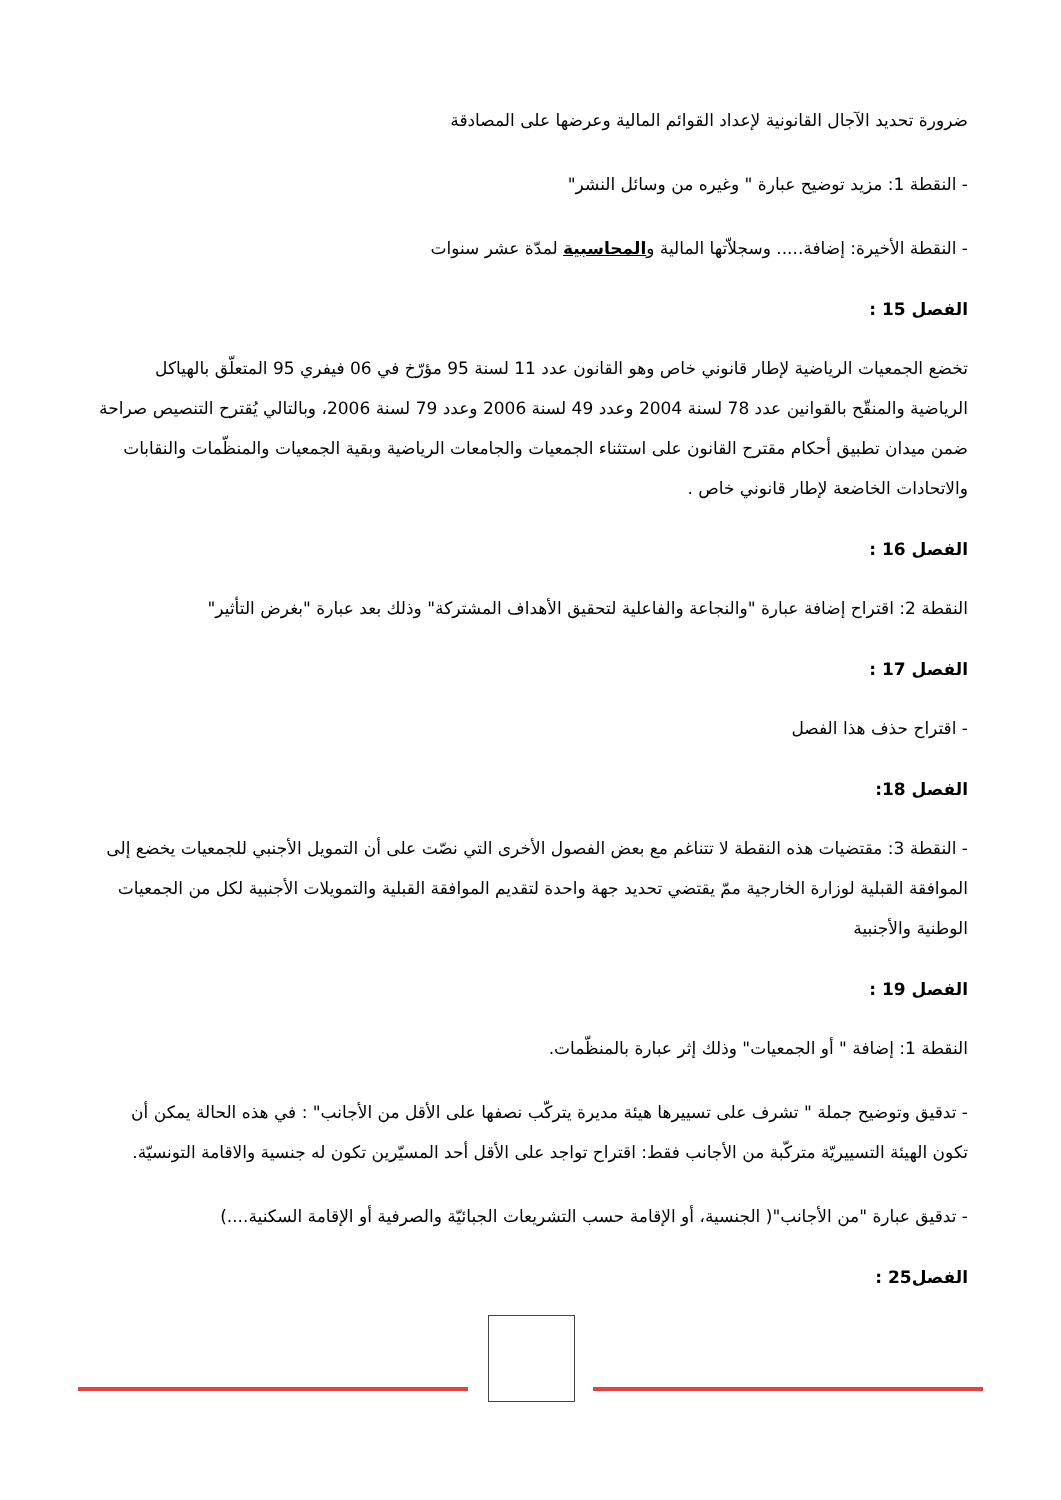ضرورة تحديد الآجال القانونية لإعداد القوائم المالية وعرضها على المصادقة
- النقطة 1: مزيد توضيح عبارة " وغيره من وسائل النشر"
- النقطة الأخيرة: إضافة..... وسجلاّتها المالية والمحاسبية لمدّة عشر سنوات
الفصل 15 :
تخضع الجمعيات الرياضية لإطار قانوني خاص وهو القانون عدد 11 لسنة 95 مؤرّخ في 06 فيفري 95 المتعلّق بالهياكل الرياضية والمنقّح بالقوانين عدد 78 لسنة 2004 وعدد 49 لسنة 2006 وعدد 79 لسنة 2006، وبالتالي يُقترح التنصيص صراحة ضمن ميدان تطبيق أحكام مقترح القانون على استثناء الجمعيات والجامعات الرياضية وبقية الجمعيات والمنظّمات والنقابات والاتحادات الخاضعة لإطار قانوني خاص .
الفصل 16 :
النقطة 2: اقتراح إضافة عبارة "والنجاعة والفاعلية لتحقيق الأهداف المشتركة" وذلك بعد عبارة "بغرض التأثير"
الفصل 17 :
- اقتراح حذف هذا الفصل
الفصل 18:
- النقطة 3: مقتضيات هذه النقطة لا تتناغم مع بعض الفصول الأخرى التي نصّت على أن التمويل الأجنبي للجمعيات يخضع إلى الموافقة القبلية لوزارة الخارجية ممّ يقتضي تحديد جهة واحدة لتقديم الموافقة القبلية والتمويلات الأجنبية لكل من الجمعيات الوطنية والأجنبية
الفصل 19 :
النقطة 1: إضافة " أو الجمعيات" وذلك إثر عبارة بالمنظّمات.
- تدقيق وتوضيح جملة " تشرف على تسييرها هيئة مديرة يتركّب نصفها على الأقل من الأجانب" : في هذه الحالة يمكن أن تكون الهيئة التسييريّة متركّبة من الأجانب فقط: اقتراح تواجد على الأقل أحد المسيّرين تكون له جنسية والاقامة التونسيّة.
- تدقيق عبارة "من الأجانب"( الجنسية، أو الإقامة حسب التشريعات الجبائيّة والصرفية أو الإقامة السكنية....)
الفصل25 :